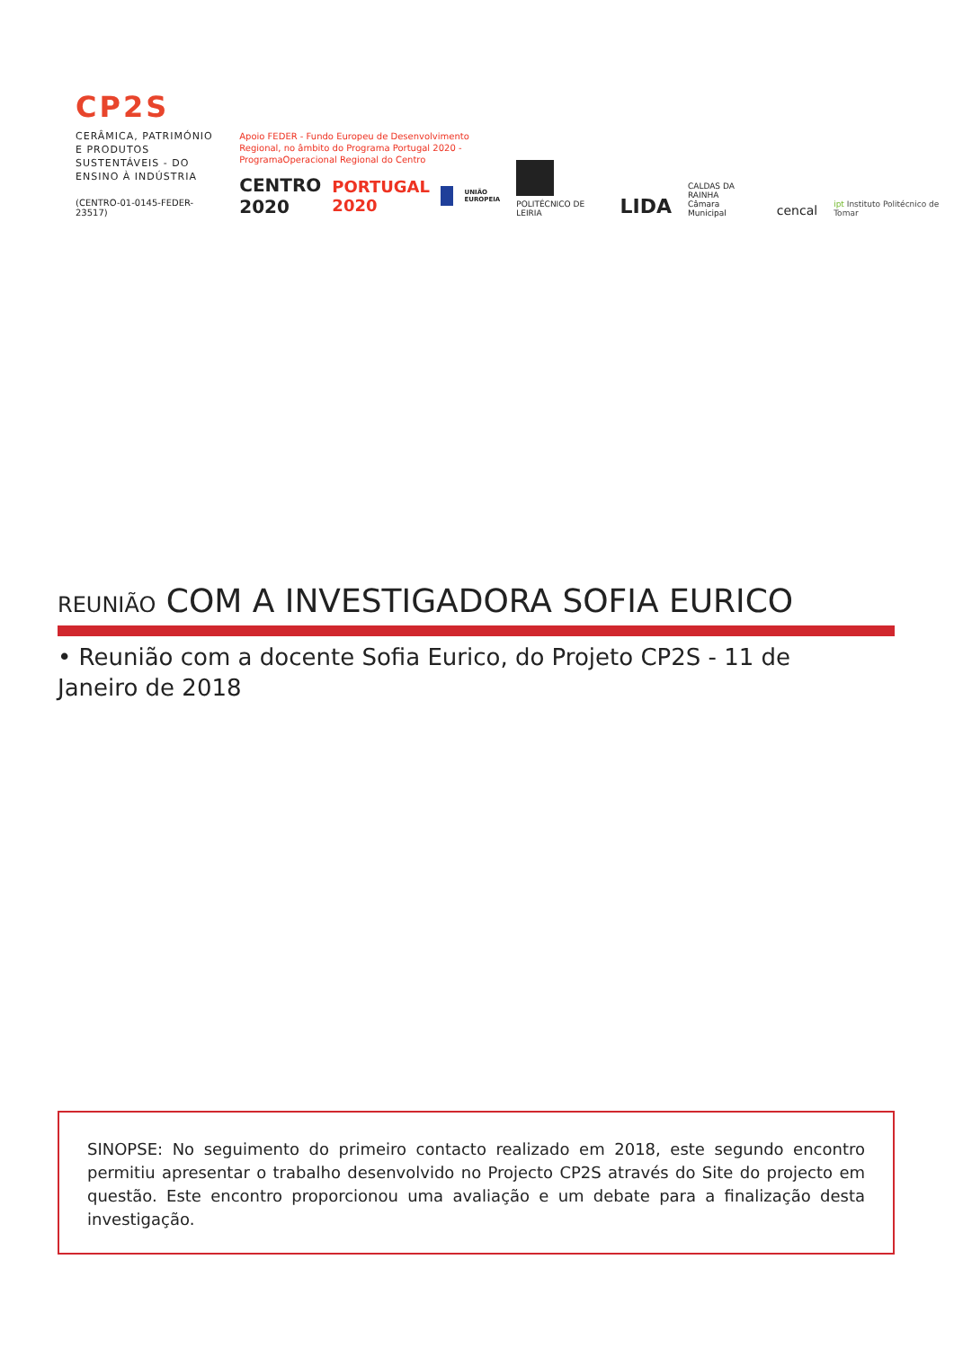CP2S
CERÂMICA, PATRIMÓNIO E PRODUTOS SUSTENTÁVEIS - DO ENSINO À INDÚSTRIA
(CENTRO-01-0145-FEDER-23517)
Apoio FEDER - Fundo Europeu de Desenvolvimento Regional, no âmbito do Programa Portugal 2020 - ProgramaOperacional Regional do Centro
CENTRO 2020 PORTUGAL 2020 UNIÃO EUROPEIA
POLITÉCNICO DE LEIRIA
LIDA
CALDAS DA RAINHA
Câmara Municipal
cencal
ipt Instituto Politécnico de Tomar
REUNIÃO COM A INVESTIGADORA SOFIA EURICO
• Reunião com a docente Sofia Eurico, do Projeto CP2S - 11 de Janeiro de 2018
SINOPSE: No seguimento do primeiro contacto realizado em 2018, este segundo encontro permitiu apresentar o trabalho desenvolvido no Projecto CP2S através do Site do projecto em questão. Este encontro proporcionou uma avaliação e um debate para a finalização desta investigação.